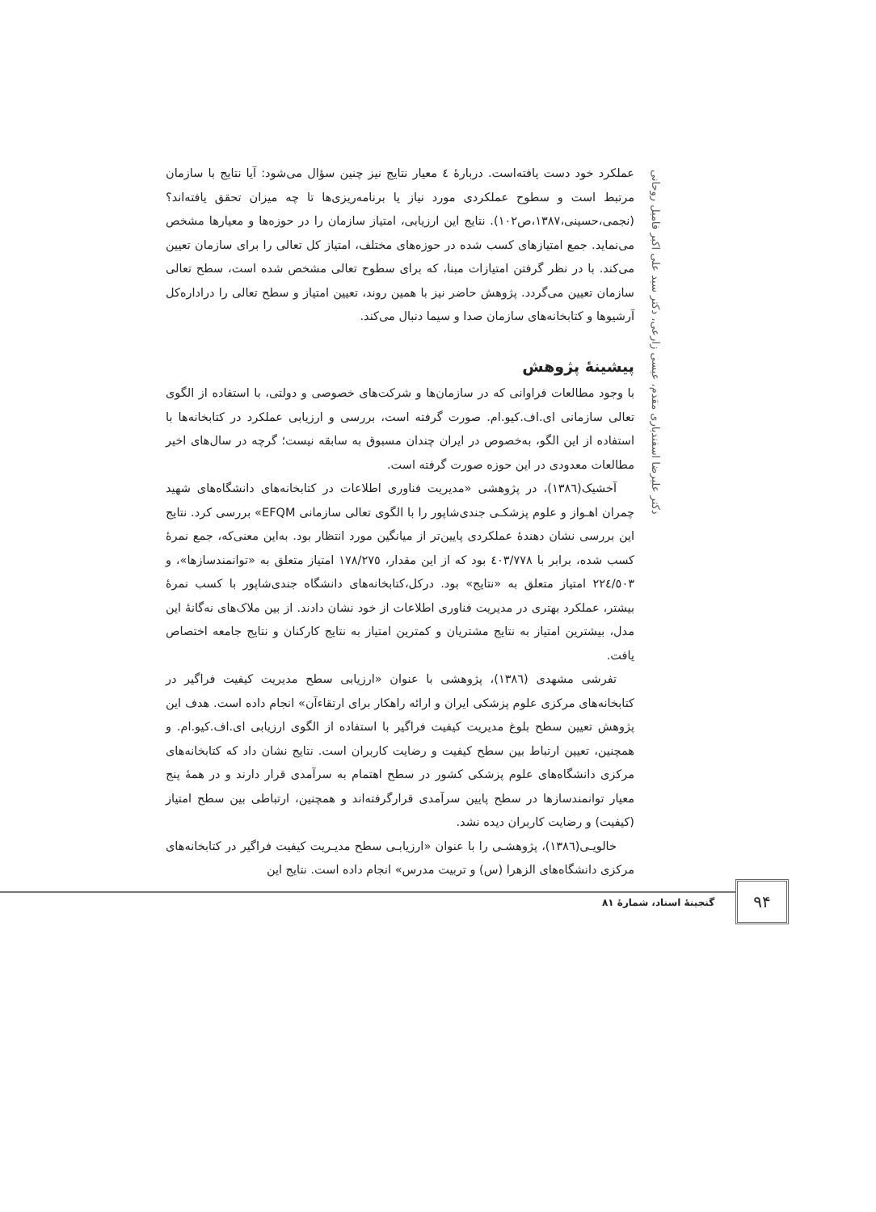دکتر علیرضا اسفندیاری مقدم، عیسی زارعی، دکتر سید علی اکبر فامیل روحانی
عملکرد خود دست یافته‌است. دربارهٔ ٤ معیار نتایج نیز چنین سؤال می‌شود: آیا نتایج با سازمان مرتبط است و سطوح عملکردی مورد نیاز یا برنامه‌ریزی‌ها تا چه میزان تحقق یافته‌اند؟ (نجمی،حسینی،١٣٨٧،ص١٠٢). نتایج این ارزیابی، امتیاز سازمان را در حوزه‌ها و معیارها مشخص می‌نماید. جمع امتیازهای کسب شده در حوزه‌های مختلف، امتیاز کل تعالی را برای سازمان تعیین می‌کند. با در نظر گرفتن امتیازات مبنا، که برای سطوح تعالی مشخص شده است، سطح تعالی سازمان تعیین می‌گردد. پژوهش حاضر نیز با همین روند، تعیین امتیاز و سطح تعالی را دراداره‌کل آرشیوها و کتابخانه‌های سازمان صدا و سیما دنبال می‌کند.
پیشینهٔ پژوهش
با وجود مطالعات فراوانی که در سازمان‌ها و شرکت‌های خصوصی و دولتی، با استفاده از الگوی تعالی سازمانی ای.اف.کیو.ام. صورت گرفته است، بررسی و ارزیابی عملکرد در کتابخانه‌ها با استفاده از این الگو، به‌خصوص در ایران چندان مسبوق به سابقه نیست؛ گرچه در سال‌های اخیر مطالعات معدودی در این حوزه صورت گرفته است.
آخشیک(١٣٨٦)، در پژوهشی «مدیریت فناوری اطلاعات در کتابخانه‌های دانشگاه‌های شهید چمران اهـواز و علوم پزشکـی جندی‌شاپور را با الگوی تعالی سازمانی EFQM» بررسی کرد. نتایج این بررسی نشان دهندهٔ عملکردی پایین‌تر از میانگین مورد انتظار بود. به‌این معنی‌که، جمع نمرهٔ کسب شده، برابر با ٤٠٣/٧٧٨ بود که از این مقدار، ١٧٨/٢٧٥ امتیاز متعلق به «توانمندسازها»، و ٢٢٤/٥٠٣ امتیاز متعلق به «نتایج» بود. درکل،کتابخانه‌های دانشگاه جندی‌شاپور با کسب نمرهٔ بیشتر، عملکرد بهتری در مدیریت فناوری اطلاعات از خود نشان دادند. از بین ملاک‌های نه‌گانهٔ این مدل، بیشترین امتیاز به نتایج مشتریان و کمترین امتیاز به نتایج کارکنان و نتایج جامعه اختصاص یافت.
تفرشی مشهدی (١٣٨٦)، پژوهشی با عنوان «ارزیابی سطح مدیریت کیفیت فراگیر در کتابخانه‌های مرکزی علوم پزشکی ایران و ارائه راهکار برای ارتقاءآن» انجام داده است. هدف این پژوهش تعیین سطح بلوغ مدیریت کیفیت فراگیر با استفاده از الگوی ارزیابی ای.اف.کیو.ام. و همچنین، تعیین ارتباط بین سطح کیفیت و رضایت کاربران است. نتایج نشان داد که کتابخانه‌های مرکزی دانشگاه‌های علوم پزشکی کشور در سطح اهتمام به سرآمدی قرار دارند و در همهٔ پنج معیار توانمندسازها در سطح پایین سرآمدی قرارگرفته‌اند و همچنین، ارتباطی بین سطح امتیاز (کیفیت) و رضایت کاربران دیده نشد.
خالویـی(١٣٨٦)، پژوهشـی را با عنوان «ارزیابـی سطح مدیـریت کیفیت فراگیر در کتابخانه‌های مرکزی دانشگاه‌های الزهرا (س) و تربیت مدرس» انجام داده است. نتایج این
٩۴
گنجینهٔ اسناد، شمارهٔ ٨١